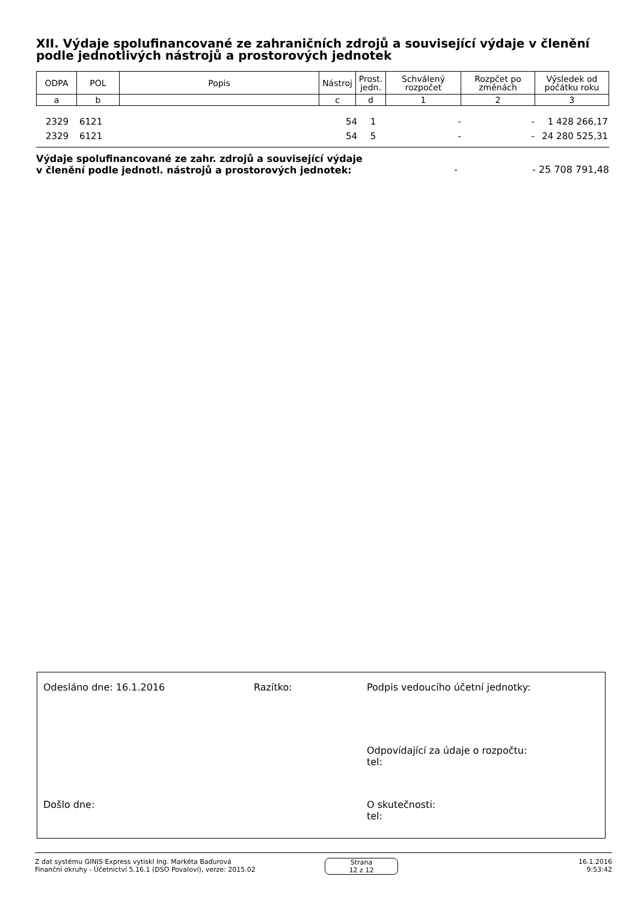XII. Výdaje spolufinancované ze zahraničních zdrojů a související výdaje v členění podle jednotlivých nástrojů a prostorových jednotek
| ODPA | POL | Popis | Nástroj | Prost. jedn. | Schválený rozpočet | Rozpčet po změnách | Výsledek od počátku roku |
| --- | --- | --- | --- | --- | --- | --- | --- |
| a | b | | c | d | 1 | 2 | 3 |
| 2329 | 6121 | | 54 | 1 | - | - | 1 428 266,17 |
| 2329 | 6121 | | 54 | 5 | - | - | 24 280 525,31 |
Výdaje spolufinancované ze zahr. zdrojů a související výdaje
v členění podle jednotl. nástrojů a prostorových jednotek: - - 25 708 791,48
Odesláno dne: 16.1.2016 Razítko:
Podpis vedoucího účetní jednotky:
Odpovídající za údaje o rozpočtu:
tel:
Došlo dne:
O skutečnosti:
tel:
Z dat systému GINIS Express vytiskl Ing. Markéta Baďurová
Finanční okruhy - Účetnictví 5.16.1 (DSO Povaloví), verze: 2015.02
Strana
12 z 12
16.1.2016
9:53:42